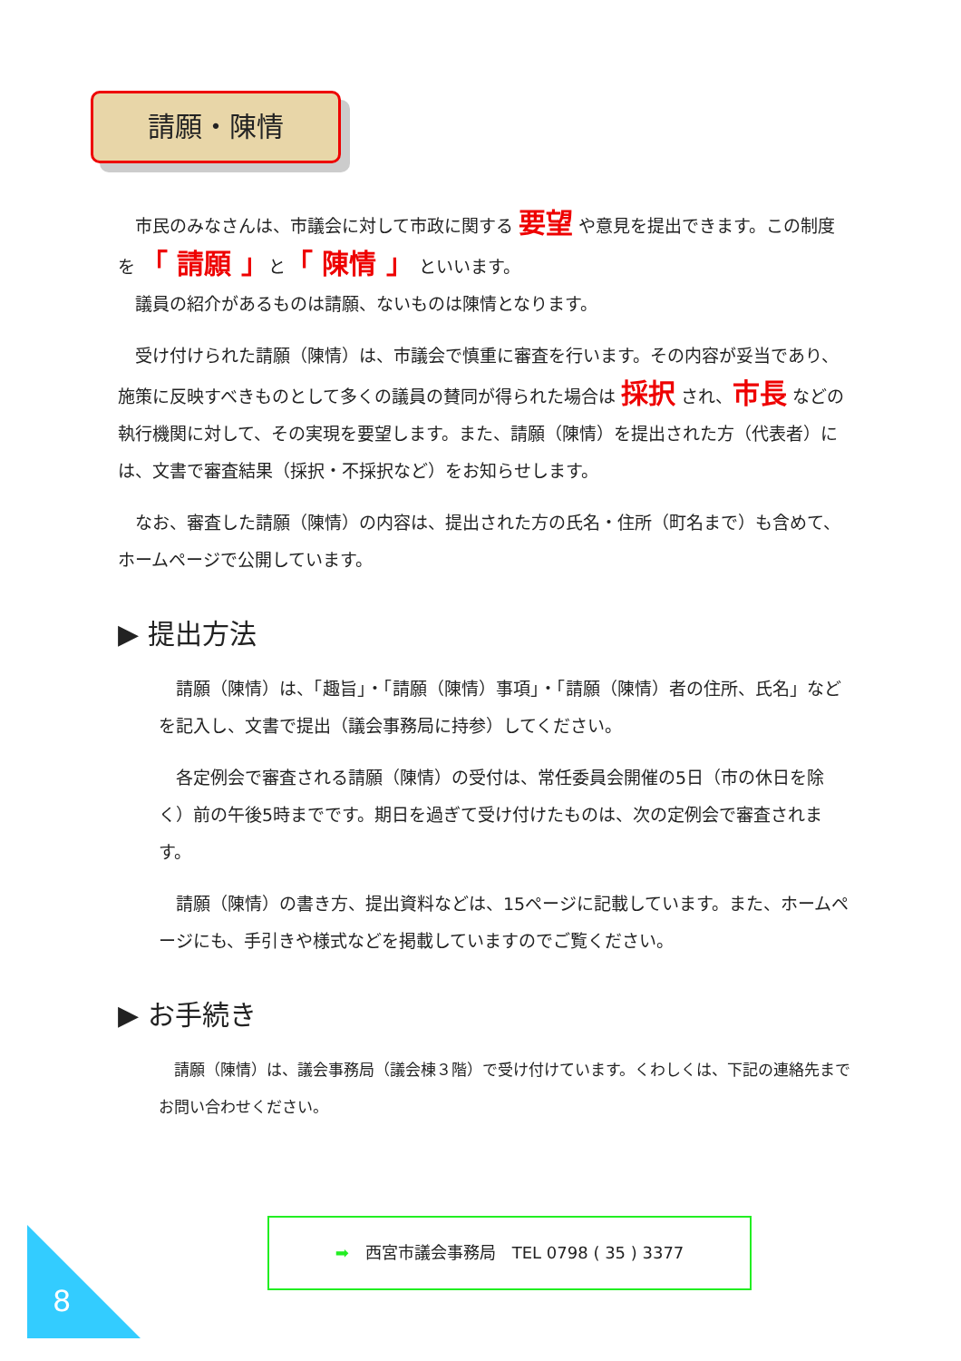請願・陳情
　市民のみなさんは、市議会に対して市政に関する 要望 や意見を提出できます。この制度を 「 請願 」と「 陳情 」 といいます。
　議員の紹介があるものは請願、ないものは陳情となります。
　受け付けられた請願（陳情）は、市議会で慎重に審査を行います。その内容が妥当であり、施策に反映すべきものとして多くの議員の賛同が得られた場合は 採択 され、市長 などの執行機関に対して、その実現を要望します。また、請願（陳情）を提出された方（代表者）には、文書で審査結果（採択・不採択など）をお知らせします。
　なお、審査した請願（陳情）の内容は、提出された方の氏名・住所（町名まで）も含めて、ホームページで公開しています。
▶ 提出方法
　請願（陳情）は、「趣旨」・「請願（陳情）事項」・「請願（陳情）者の住所、氏名」などを記入し、文書で提出（議会事務局に持参）してください。
　各定例会で審査される請願（陳情）の受付は、常任委員会開催の5日（市の休日を除く）前の午後5時までです。期日を過ぎて受け付けたものは、次の定例会で審査されます。
　請願（陳情）の書き方、提出資料などは、15ページに記載しています。また、ホームページにも、手引きや様式などを掲載していますのでご覧ください。
▶ お手続き
　請願（陳情）は、議会事務局（議会棟３階）で受け付けています。くわしくは、下記の連絡先までお問い合わせください。
➡　西宮市議会事務局　TEL 0798 ( 35 ) 3377
8